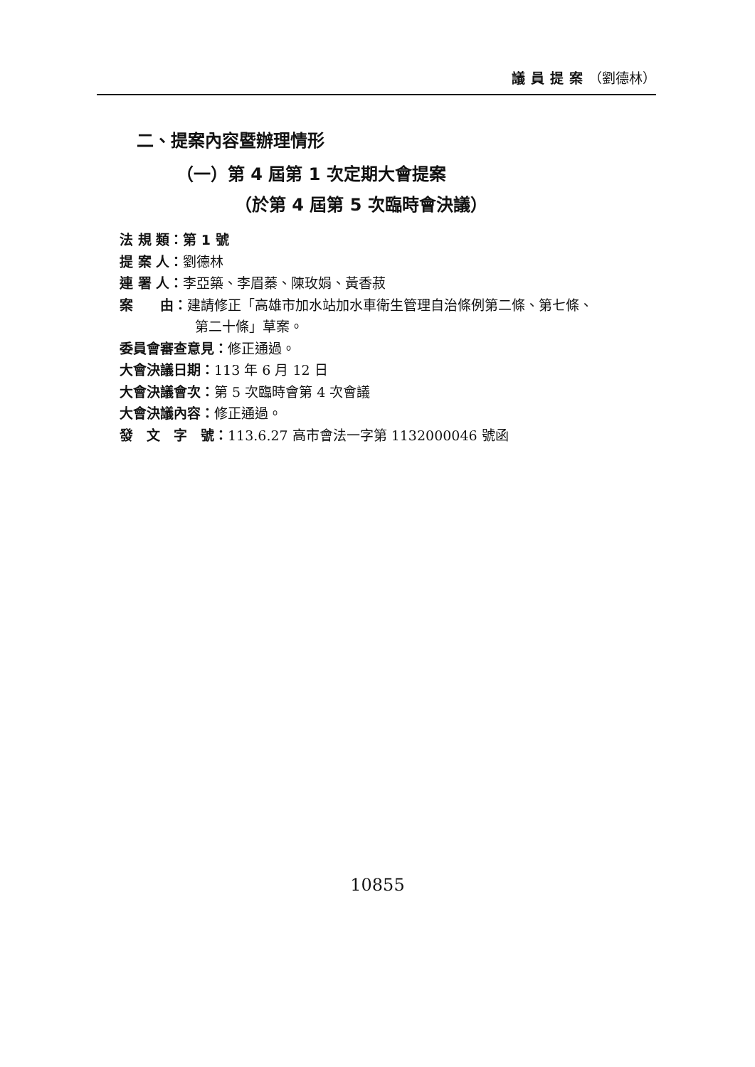議員提案（劉德林）
二、提案內容暨辦理情形
（一）第 4 屆第 1 次定期大會提案
（於第 4 屆第 5 次臨時會決議）
法 規 類：第 1 號
提 案 人：劉德林
連 署 人：李亞築、李眉蓁、陳玫娟、黃香菽
案　　由：建請修正「高雄市加水站加水車衛生管理自治條例第二條、第七條、
第二十條」草案。
委員會審查意見：修正通過。
大會決議日期：113 年 6 月 12 日
大會決議會次：第 5 次臨時會第 4 次會議
大會決議內容：修正通過。
發　文　字　號：113.6.27 高市會法一字第 1132000046 號函
10855